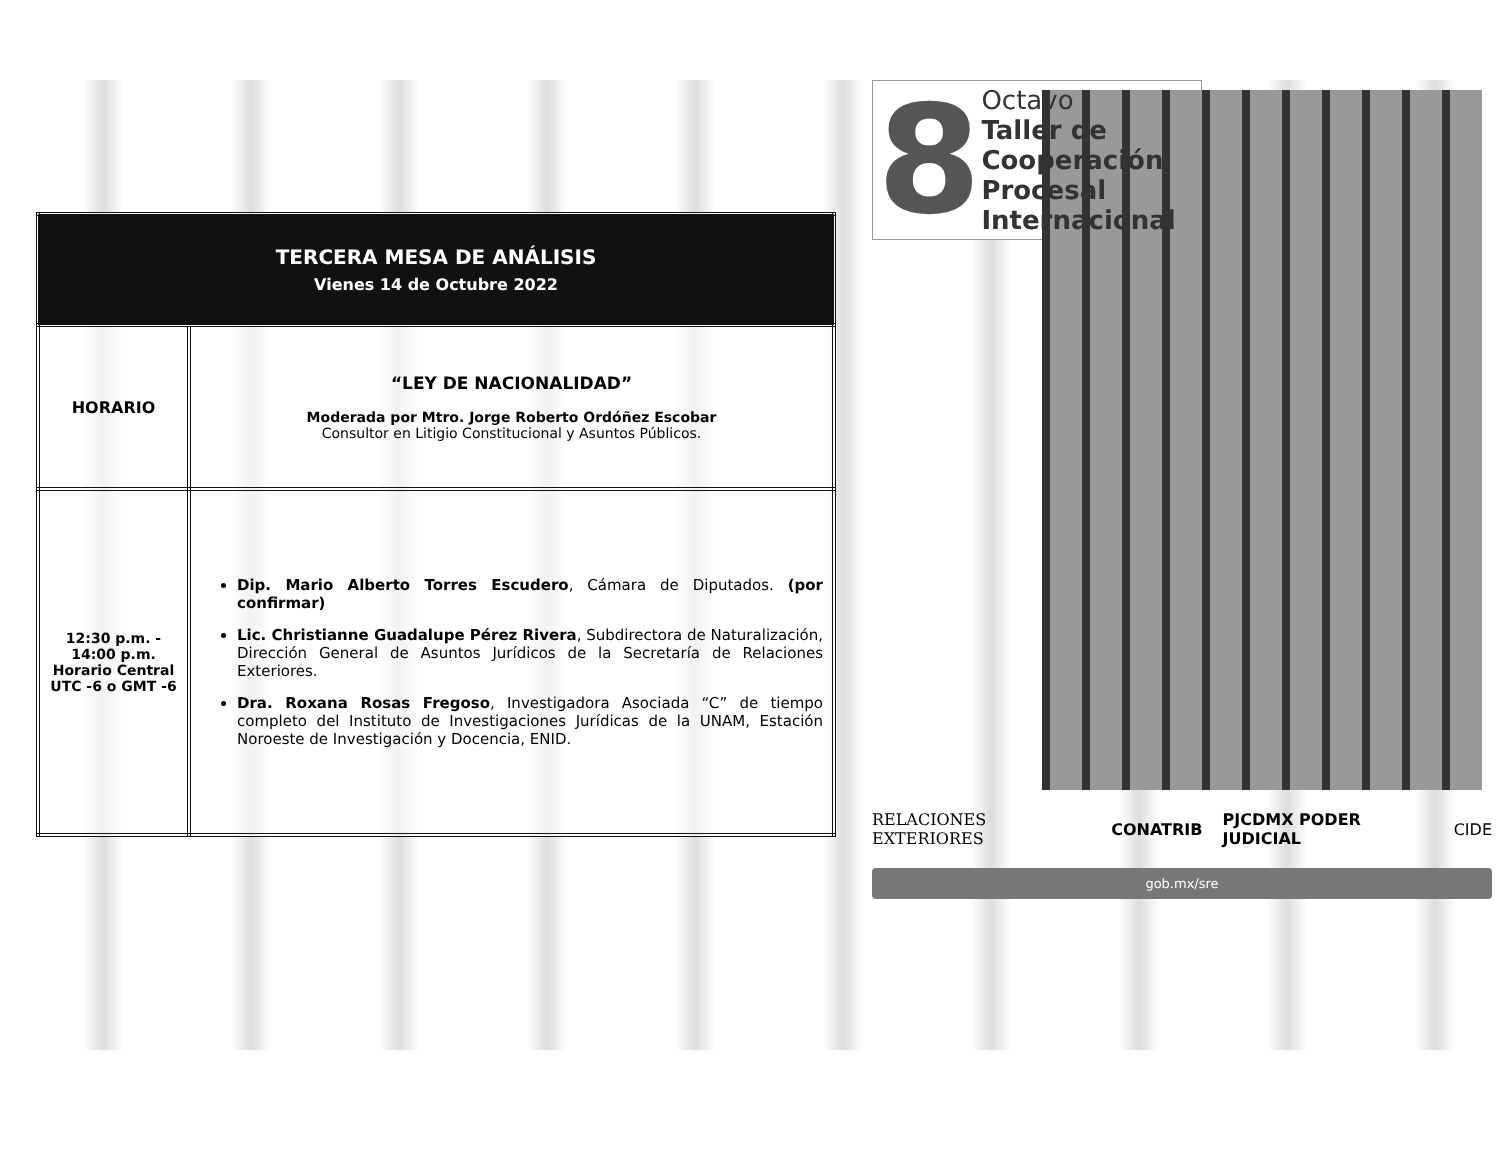| TERCERA MESA DE ANÁLISIS Vienes 14 de Octubre 2022 | |
| --- | --- |
| HORARIO | “LEY DE NACIONALIDAD” Moderada por Mtro. Jorge Roberto Ordóñez Escobar Consultor en Litigio Constitucional y Asuntos Públicos. |
| 12:30 p.m. - 14:00 p.m. Horario Central UTC -6 o GMT -6 | Dip. Mario Alberto Torres Escudero , Cámara de Diputados. (por confirmar) Lic. Christianne Guadalupe Pérez Rivera , Subdirectora de Naturalización, Dirección General de Asuntos Jurídicos de la Secretaría de Relaciones Exteriores. Dra. Roxana Rosas Fregoso , Investigadora Asociada “C” de tiempo completo del Instituto de Investigaciones Jurídicas de la UNAM, Estación Noroeste de Investigación y Docencia, ENID. |
8
Octavo
Taller de
Cooperación
Procesal
Internacional
RELACIONES EXTERIORES CONATRIB PJCDMX PODER JUDICIAL CIDE
gob.mx/sre